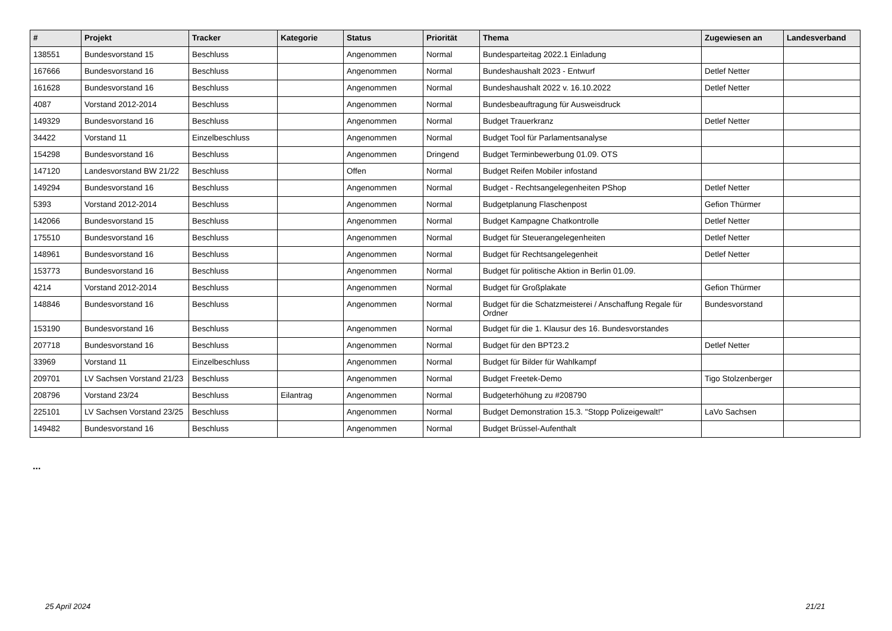| # | Projekt | Tracker | Kategorie | Status | Priorität | Thema | Zugewiesen an | Landesverband |
| --- | --- | --- | --- | --- | --- | --- | --- | --- |
| 138551 | Bundesvorstand 15 | Beschluss | | Angenommen | Normal | Bundesparteitag 2022.1 Einladung | | |
| 167666 | Bundesvorstand 16 | Beschluss | | Angenommen | Normal | Bundeshaushalt 2023 - Entwurf | Detlef Netter | |
| 161628 | Bundesvorstand 16 | Beschluss | | Angenommen | Normal | Bundeshaushalt 2022 v. 16.10.2022 | Detlef Netter | |
| 4087 | Vorstand 2012-2014 | Beschluss | | Angenommen | Normal | Bundesbeauftragung für Ausweisdruck | | |
| 149329 | Bundesvorstand 16 | Beschluss | | Angenommen | Normal | Budget Trauerkranz | Detlef Netter | |
| 34422 | Vorstand 11 | Einzelbeschluss | | Angenommen | Normal | Budget Tool für Parlamentsanalyse | | |
| 154298 | Bundesvorstand 16 | Beschluss | | Angenommen | Dringend | Budget Terminbewerbung 01.09. OTS | | |
| 147120 | Landesvorstand BW 21/22 | Beschluss | | Offen | Normal | Budget Reifen Mobiler infostand | | |
| 149294 | Bundesvorstand 16 | Beschluss | | Angenommen | Normal | Budget - Rechtsangelegenheiten PShop | Detlef Netter | |
| 5393 | Vorstand 2012-2014 | Beschluss | | Angenommen | Normal | Budgetplanung Flaschenpost | Gefion Thürmer | |
| 142066 | Bundesvorstand 15 | Beschluss | | Angenommen | Normal | Budget Kampagne Chatkontrolle | Detlef Netter | |
| 175510 | Bundesvorstand 16 | Beschluss | | Angenommen | Normal | Budget für Steuerangelegenheiten | Detlef Netter | |
| 148961 | Bundesvorstand 16 | Beschluss | | Angenommen | Normal | Budget für Rechtsangelegenheit | Detlef Netter | |
| 153773 | Bundesvorstand 16 | Beschluss | | Angenommen | Normal | Budget für politische Aktion in Berlin 01.09. | | |
| 4214 | Vorstand 2012-2014 | Beschluss | | Angenommen | Normal | Budget für Großplakate | Gefion Thürmer | |
| 148846 | Bundesvorstand 16 | Beschluss | | Angenommen | Normal | Budget für die Schatzmeisterei / Anschaffung Regale für Ordner | Bundesvorstand | |
| 153190 | Bundesvorstand 16 | Beschluss | | Angenommen | Normal | Budget für die 1. Klausur des 16. Bundesvorstandes | | |
| 207718 | Bundesvorstand 16 | Beschluss | | Angenommen | Normal | Budget für den BPT23.2 | Detlef Netter | |
| 33969 | Vorstand 11 | Einzelbeschluss | | Angenommen | Normal | Budget für Bilder für Wahlkampf | | |
| 209701 | LV Sachsen Vorstand 21/23 | Beschluss | | Angenommen | Normal | Budget Freetek-Demo | Tigo Stolzenberger | |
| 208796 | Vorstand 23/24 | Beschluss | Eilantrag | Angenommen | Normal | Budgeterhöhung zu #208790 | | |
| 225101 | LV Sachsen Vorstand 23/25 | Beschluss | | Angenommen | Normal | Budget Demonstration 15.3. "Stopp Polizeigewalt!" | LaVo Sachsen | |
| 149482 | Bundesvorstand 16 | Beschluss | | Angenommen | Normal | Budget Brüssel-Aufenthalt | | |
...
25 April 2024 21/21